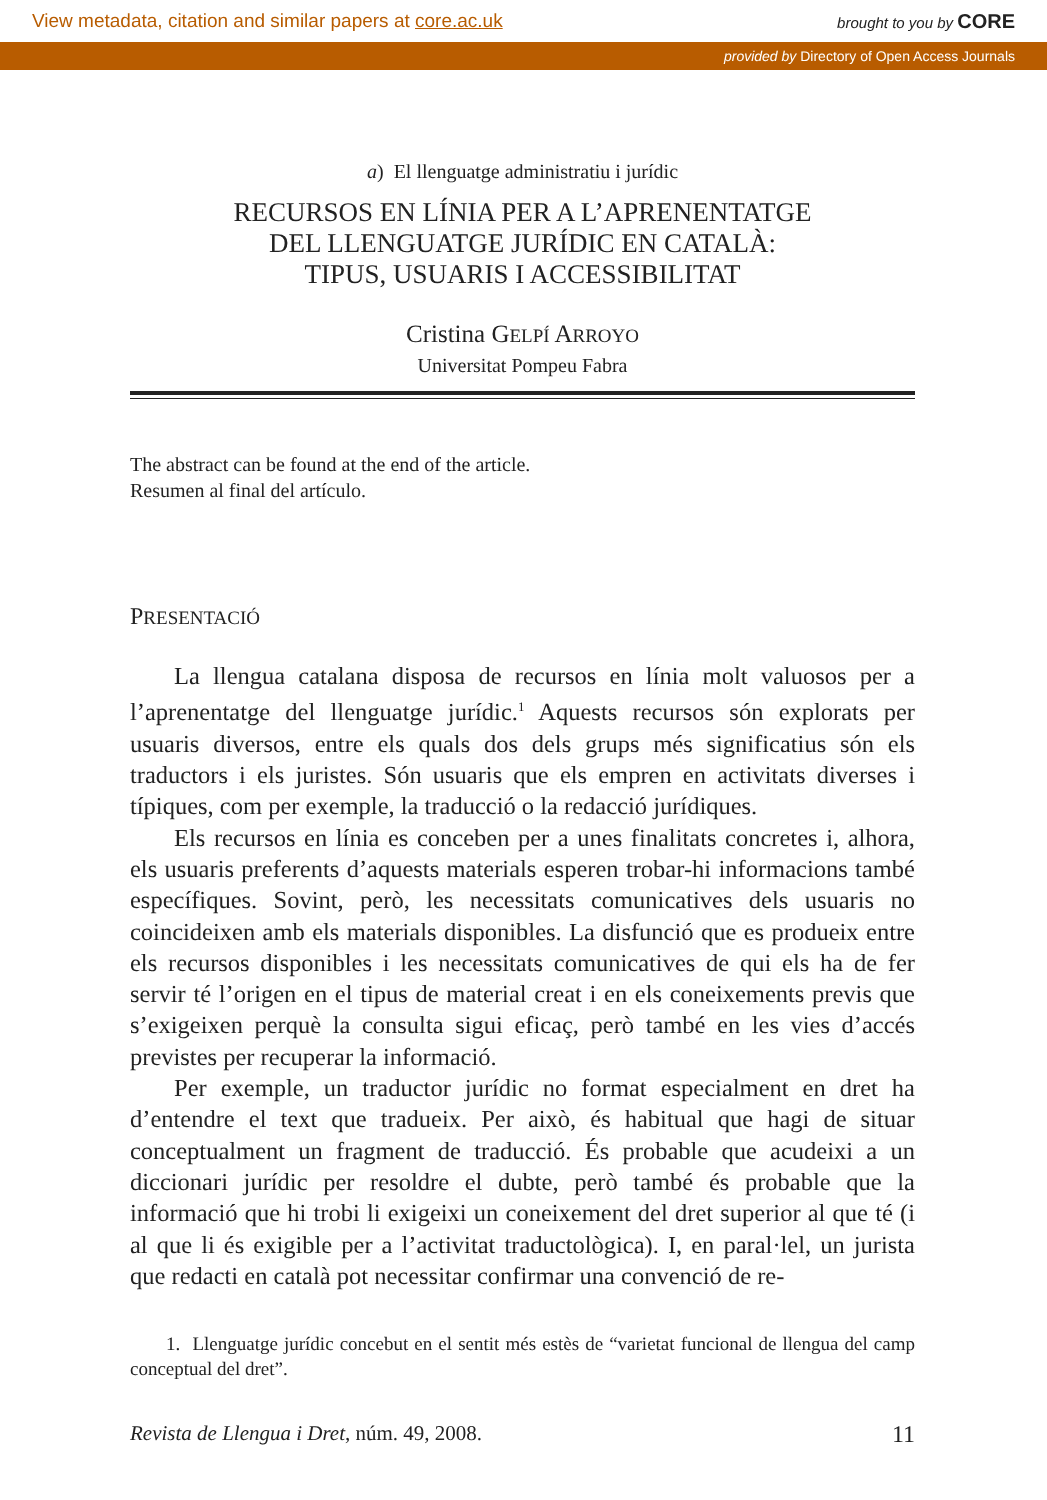View metadata, citation and similar papers at core.ac.uk brought to you by CORE
provided by Directory of Open Access Journals
a) El llenguatge administratiu i jurídic
RECURSOS EN LÍNIA PER A L’APRENENTATGE
DEL LLENGUATGE JURÍDIC EN CATALÀ:
TIPUS, USUARIS I ACCESSIBILITAT
Cristina GELPÍ ARROYO
Universitat Pompeu Fabra
The abstract can be found at the end of the article.
Resumen al final del artículo.
PRESENTACIÓ
La llengua catalana disposa de recursos en línia molt valuosos per a l’aprenentatge del llenguatge jurídic.<sup>1</sup> Aquests recursos són explorats per usuaris diversos, entre els quals dos dels grups més significatius són els traductors i els juristes. Són usuaris que els empren en activitats diverses i típiques, com per exemple, la traducció o la redacció jurídiques.
Els recursos en línia es conceben per a unes finalitats concretes i, alhora, els usuaris preferents d’aquests materials esperen trobar-hi informacions també específiques. Sovint, però, les necessitats comunicatives dels usuaris no coincideixen amb els materials disponibles. La disfunció que es produeix entre els recursos disponibles i les necessitats comunicatives de qui els ha de fer servir té l’origen en el tipus de material creat i en els coneixements previs que s’exigeixen perquè la consulta sigui eficaç, però també en les vies d’accés previstes per recuperar la informació.
Per exemple, un traductor jurídic no format especialment en dret ha d’entendre el text que tradueix. Per això, és habitual que hagi de situar conceptualment un fragment de traducció. És probable que acudeixi a un diccionari jurídic per resoldre el dubte, però també és probable que la informació que hi trobi li exigeixi un coneixement del dret superior al que té (i al que li és exigible per a l’activitat traductològica). I, en paral·lel, un jurista que redacti en català pot necessitar confirmar una convenció de re-
1. Llenguatge jurídic concebut en el sentit més estès de “varietat funcional de llengua del camp conceptual del dret”.
Revista de Llengua i Dret, núm. 49, 2008. 11